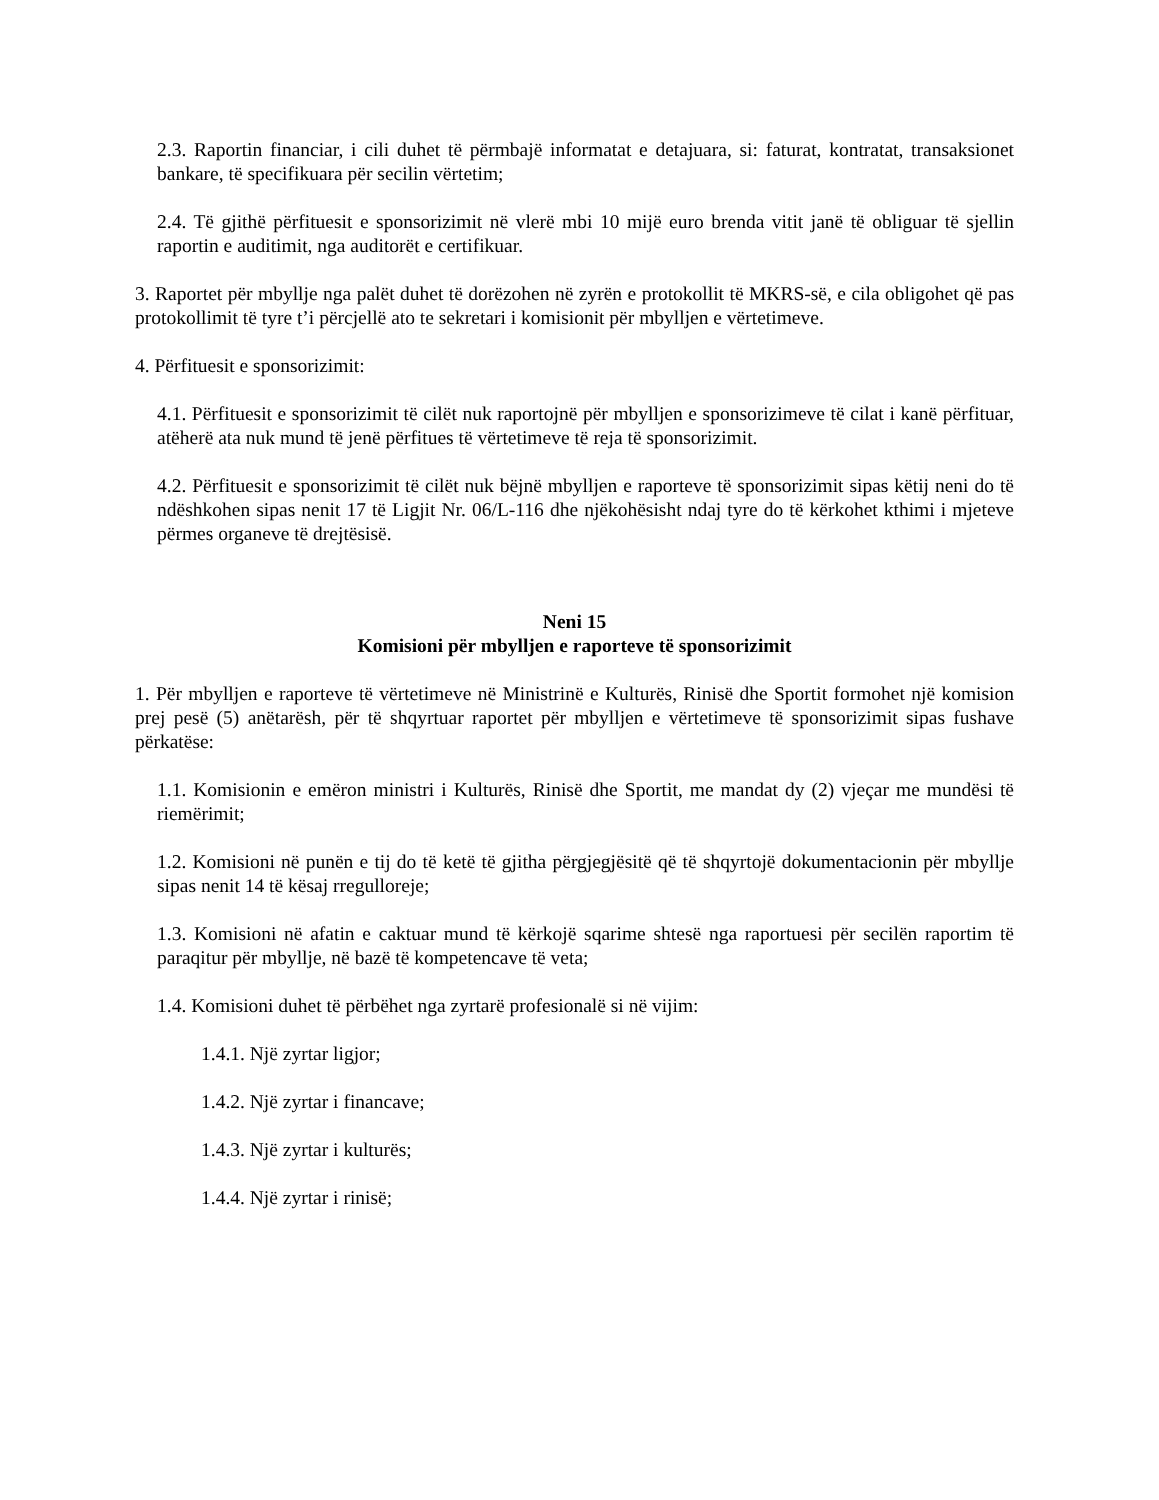2.3. Raportin financiar, i cili duhet të përmbajë informatat e detajuara, si: faturat, kontratat, transaksionet bankare, të specifikuara për secilin vërtetim;
2.4. Të gjithë përfituesit e sponsorizimit në vlerë mbi 10 mijë euro brenda vitit janë të obliguar të sjellin raportin e auditimit, nga auditorët e certifikuar.
3. Raportet për mbyllje nga palët duhet të dorëzohen në zyrën e protokollit të MKRS-së, e cila obligohet që pas protokollimit të tyre t’i përcjellë ato te sekretari i komisionit për mbylljen e vërtetimeve.
4. Përfituesit e sponsorizimit:
4.1. Përfituesit e sponsorizimit të cilët nuk raportojnë për mbylljen e sponsorizimeve të cilat i kanë përfituar, atëherë ata nuk mund të jenë përfitues të vërtetimeve të reja të sponsorizimit.
4.2. Përfituesit e sponsorizimit të cilët nuk bëjnë mbylljen e raporteve të sponsorizimit sipas këtij neni do të ndëshkohen sipas nenit 17 të Ligjit Nr. 06/L-116 dhe njëkohësisht ndaj tyre do të kërkohet kthimi i mjeteve përmes organeve të drejtësisë.
Neni 15
Komisioni për mbylljen e raporteve të sponsorizimit
1. Për mbylljen e raporteve të vërtetimeve në Ministrinë e Kulturës, Rinisë dhe Sportit formohet një komision prej pesë (5) anëtarësh, për të shqyrtuar raportet për mbylljen e vërtetimeve të sponsorizimit sipas fushave përkatëse:
1.1. Komisionin e emëron ministri i Kulturës, Rinisë dhe Sportit, me mandat dy (2) vjeçar me mundësi të riemërimit;
1.2. Komisioni në punën e tij do të ketë të gjitha përgjegjësitë që të shqyrtojë dokumentacionin për mbyllje sipas nenit 14 të kësaj rregulloreje;
1.3. Komisioni në afatin e caktuar mund të kërkojë sqarime shtesë nga raportuesi për secilën raportim të paraqitur për mbyllje, në bazë të kompetencave të veta;
1.4. Komisioni duhet të përbëhet nga zyrtarë profesionalë si në vijim:
1.4.1. Një zyrtar ligjor;
1.4.2. Një zyrtar i financave;
1.4.3. Një zyrtar i kulturës;
1.4.4. Një zyrtar i rinisë;